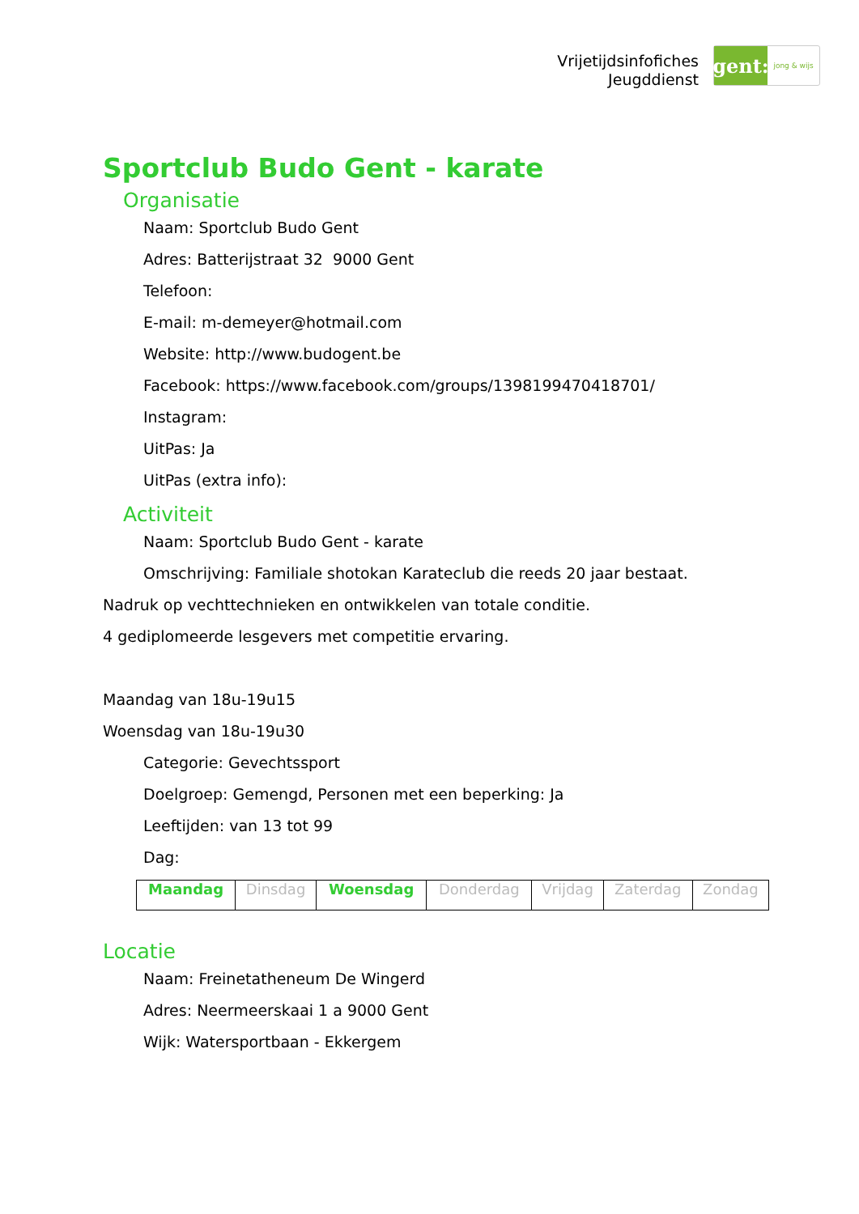Vrijetijdsinfofiches
Jeugddienst
gent:
jong & wijs
Sportclub Budo Gent - karate
Organisatie
Naam: Sportclub Budo Gent
Adres: Batterijstraat 32 9000 Gent
Telefoon:
E-mail: m-demeyer@hotmail.com
Website: http://www.budogent.be
Facebook: https://www.facebook.com/groups/1398199470418701/
Instagram:
UitPas: Ja
UitPas (extra info):
Activiteit
Naam: Sportclub Budo Gent - karate
Omschrijving: Familiale shotokan Karateclub die reeds 20 jaar bestaat.
Nadruk op vechttechnieken en ontwikkelen van totale conditie.
4 gediplomeerde lesgevers met competitie ervaring.
Maandag van 18u-19u15
Woensdag van 18u-19u30
Categorie: Gevechtssport
Doelgroep: Gemengd, Personen met een beperking: Ja
Leeftijden: van 13 tot 99
Dag:
| Maandag | Dinsdag | Woensdag | Donderdag | Vrijdag | Zaterdag | Zondag |
Locatie
Naam: Freinetatheneum De Wingerd
Adres: Neermeerskaai 1 a 9000 Gent
Wijk: Watersportbaan - Ekkergem